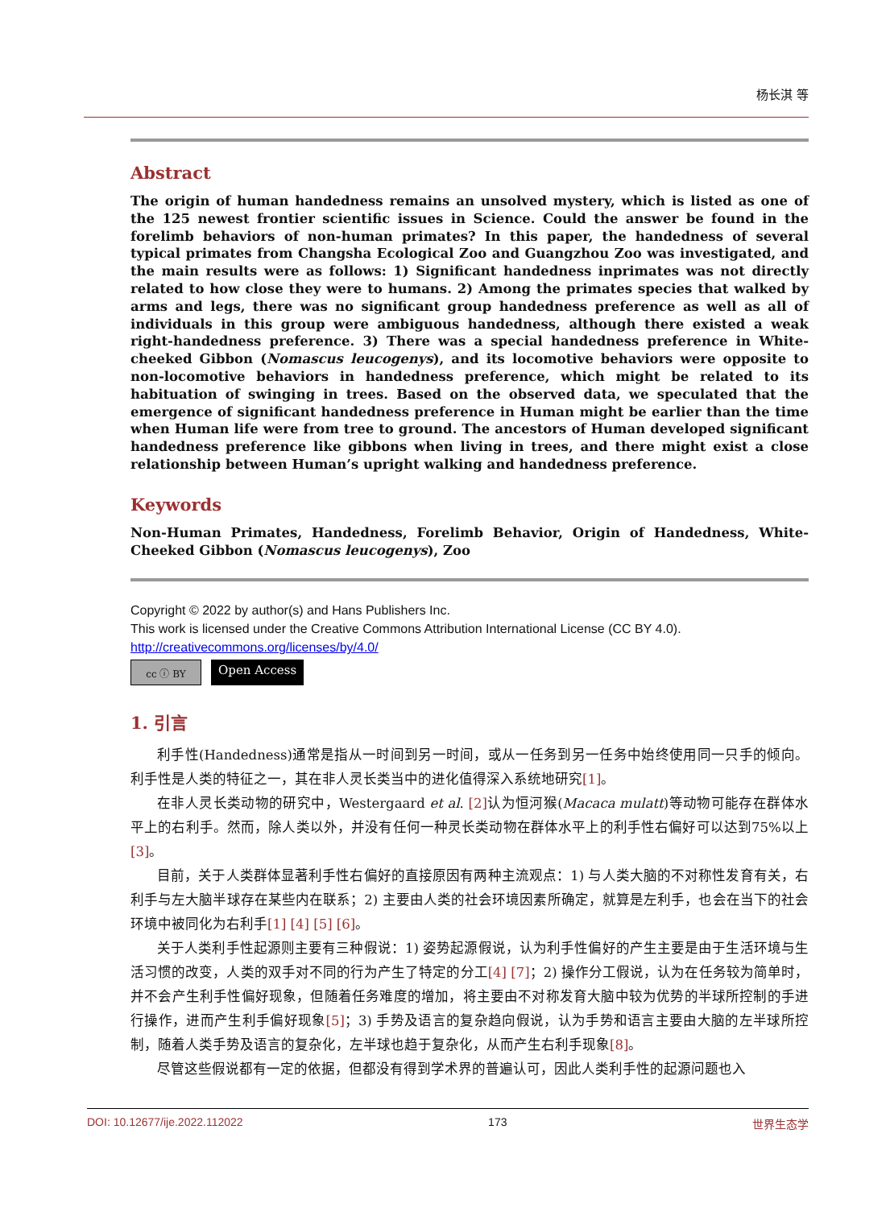杨长淇 等
Abstract
The origin of human handedness remains an unsolved mystery, which is listed as one of the 125 newest frontier scientific issues in Science. Could the answer be found in the forelimb behaviors of non-human primates? In this paper, the handedness of several typical primates from Changsha Ecological Zoo and Guangzhou Zoo was investigated, and the main results were as follows: 1) Significant handedness inprimates was not directly related to how close they were to humans. 2) Among the primates species that walked by arms and legs, there was no significant group handedness preference as well as all of individuals in this group were ambiguous handedness, although there existed a weak right-handedness preference. 3) There was a special handedness preference in White-cheeked Gibbon (Nomascus leucogenys), and its locomotive behaviors were opposite to non-locomotive behaviors in handedness preference, which might be related to its habituation of swinging in trees. Based on the observed data, we speculated that the emergence of significant handedness preference in Human might be earlier than the time when Human life were from tree to ground. The ancestors of Human developed significant handedness preference like gibbons when living in trees, and there might exist a close relationship between Human’s upright walking and handedness preference.
Keywords
Non-Human Primates, Handedness, Forelimb Behavior, Origin of Handedness, White-Cheeked Gibbon (Nomascus leucogenys), Zoo
Copyright © 2022 by author(s) and Hans Publishers Inc.
This work is licensed under the Creative Commons Attribution International License (CC BY 4.0).
http://creativecommons.org/licenses/by/4.0/
cc ⓘ BY
Open Access
1. 引言
利手性(Handedness)通常是指从一时间到另一时间，或从一任务到另一任务中始终使用同一只手的倾向。利手性是人类的特征之一，其在非人灵长类当中的进化值得深入系统地研究[1]。
在非人灵长类动物的研究中，Westergaard et al. [2] 认为恒河猴(Macaca mulatt)等动物可能存在群体水平上的右利手。然而，除人类以外，并没有任何一种灵长类动物在群体水平上的利手性右偏好可以达到75%以上[3]。
目前，关于人类群体显著利手性右偏好的直接原因有两种主流观点：1) 与人类大脑的不对称性发育有关，右利手与左大脑半球存在某些内在联系；2) 主要由人类的社会环境因素所确定，就算是左利手，也会在当下的社会环境中被同化为右利手[1] [4] [5] [6]。
关于人类利手性起源则主要有三种假说：1) 姿势起源假说，认为利手性偏好的产生主要是由于生活环境与生活习惯的改变，人类的双手对不同的行为产生了特定的分工[4] [7]；2) 操作分工假说，认为在任务较为简单时，并不会产生利手性偏好现象，但随着任务难度的增加，将主要由不对称发育大脑中较为优势的半球所控制的手进行操作，进而产生利手偏好现象[5]；3) 手势及语言的复杂趋向假说，认为手势和语言主要由大脑的左半球所控制，随着人类手势及语言的复杂化，左半球也趋于复杂化，从而产生右利手现象[8]。
尽管这些假说都有一定的依据，但都没有得到学术界的普遍认可，因此人类利手性的起源问题也入
DOI: 10.12677/ije.2022.112022 173 世界生态学